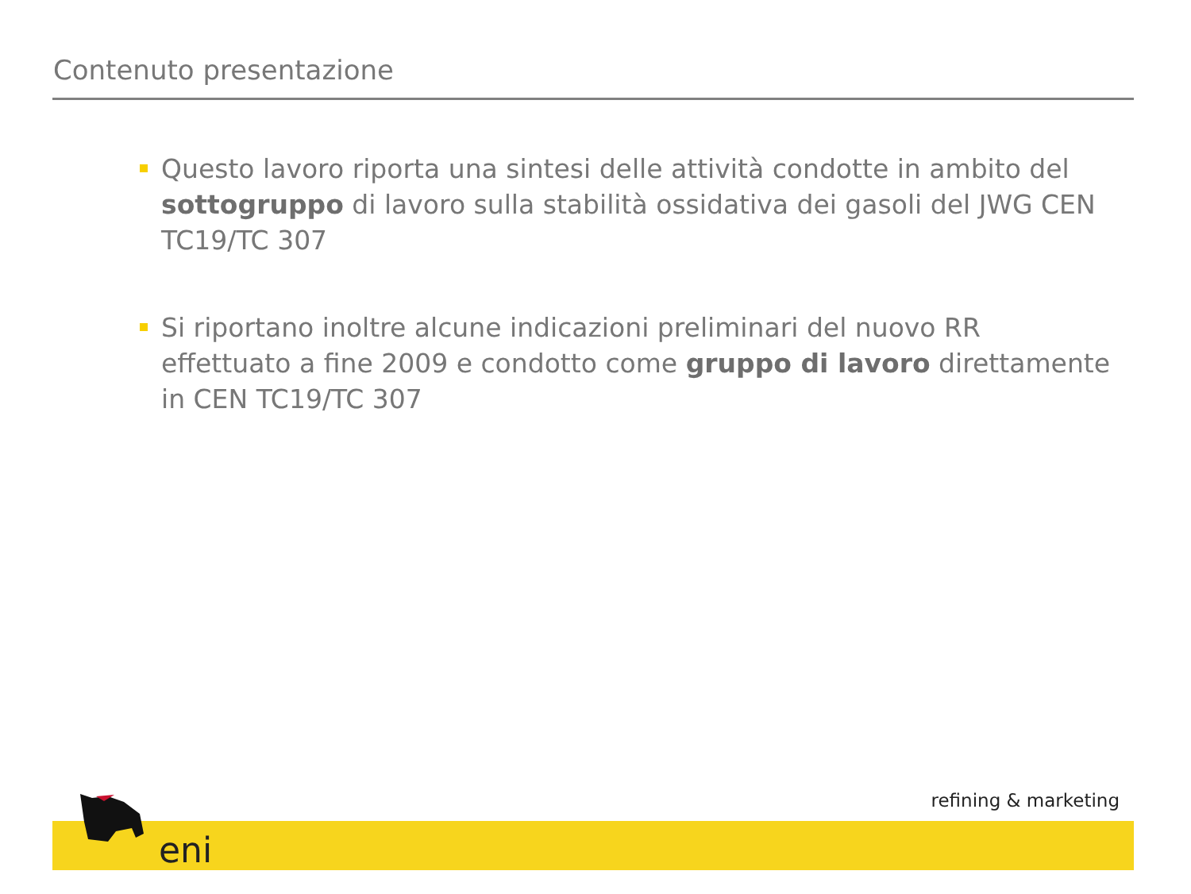Contenuto presentazione
Questo lavoro riporta una sintesi delle attività condotte in ambito del sottogruppo di lavoro sulla stabilità ossidativa dei gasoli del JWG CEN TC19/TC 307
Si riportano inoltre alcune indicazioni preliminari del nuovo RR effettuato a fine 2009 e condotto come gruppo di lavoro direttamente in CEN TC19/TC 307
refining & marketing
eni